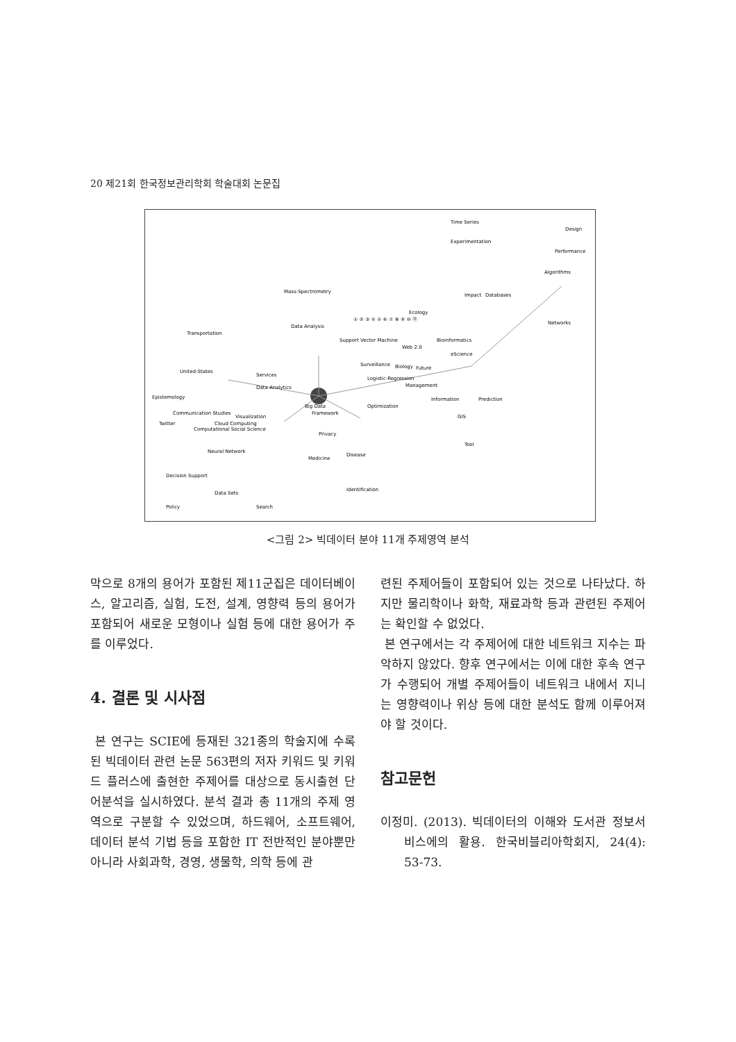20 제21회 한국정보관리학회 학술대회 논문집
Time Series
Design
Experimentation
Performance
Algorithms
Impact
Databases
Networks
Ecology
Web 2.0
Biology
Future
Management
Information
Prediction
GIS
Tool
Support Vector Machine
Surveillance
Logistic-Regression
Optimization
Framework
Privacy
Medicine
Disease
Identification
Services
Data Analytics
Visualization
Cloud Computing
Computational Social Science
Neural Network
Decision Support
Data Sets
Policy
Search
Epistemology
Twitter
Communication Studies
United-States
Transportation
Mass-Spectrometry
Data Analysis
Bioinformatics
eScience
① ② ③ ④ ⑤ ⑥ ⑦ ⑧ ⑨ ⑩ ⑪
Big Data
<그림 2> 빅데이터 분야 11개 주제영역 분석
막으로 8개의 용어가 포함된 제11군집은 데이터베이스, 알고리즘, 실험, 도전, 설계, 영향력 등의 용어가 포함되어 새로운 모형이나 실험 등에 대한 용어가 주를 이루었다.
4. 결론 및 시사점
본 연구는 SCIE에 등재된 321종의 학술지에 수록된 빅데이터 관련 논문 563편의 저자 키워드 및 키워드 플러스에 출현한 주제어를 대상으로 동시출현 단어분석을 실시하였다. 분석 결과 총 11개의 주제 영역으로 구분할 수 있었으며, 하드웨어, 소프트웨어, 데이터 분석 기법 등을 포함한 IT 전반적인 분야뿐만 아니라 사회과학, 경영, 생물학, 의학 등에 관
련된 주제어들이 포함되어 있는 것으로 나타났다. 하지만 물리학이나 화학, 재료과학 등과 관련된 주제어는 확인할 수 없었다.
본 연구에서는 각 주제어에 대한 네트워크 지수는 파악하지 않았다. 향후 연구에서는 이에 대한 후속 연구가 수행되어 개별 주제어들이 네트워크 내에서 지니는 영향력이나 위상 등에 대한 분석도 함께 이루어져야 할 것이다.
참고문헌
이정미. (2013). 빅데이터의 이해와 도서관 정보서비스에의 활용. 한국비블리아학회지, 24(4): 53-73.